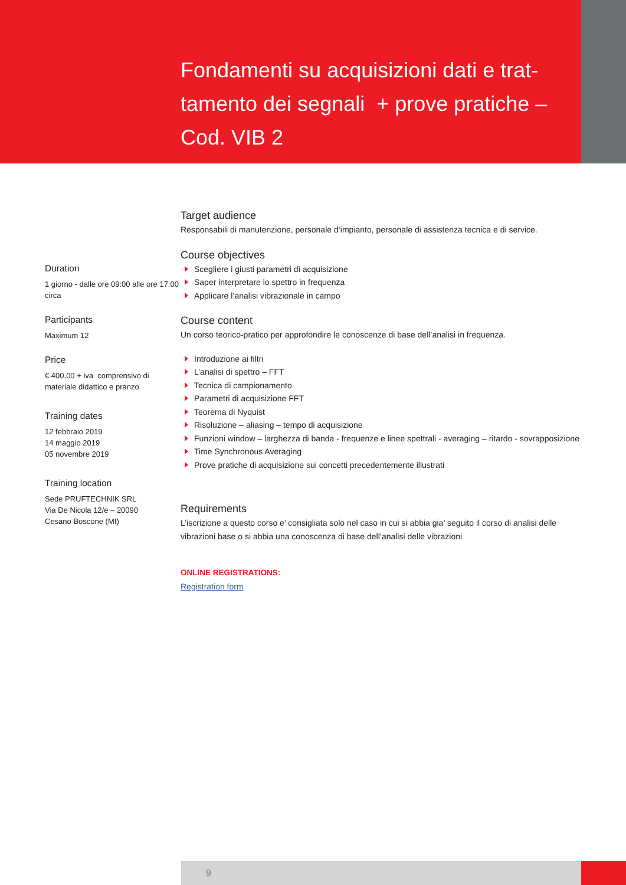Fondamenti su acquisizioni dati e trat-tamento dei segnali + prove pratiche – Cod. VIB 2
Duration
1 giorno - dalle ore 09:00 alle ore 17:00 circa
Participants
Maximum 12
Price
€ 400,00 + iva comprensivo di materiale didattico e pranzo
Training dates
12 febbraio 2019
14 maggio 2019
05 novembre 2019
Training location
Sede PRUFTECHNIK SRL
Via De Nicola 12/e – 20090
Cesano Boscone (MI)
Target audience
Responsabili di manutenzione, personale d‘impianto, personale di assistenza tecnica e di service.
Course objectives
Scegliere i giusti parametri di acquisizione
Saper interpretare lo spettro in frequenza
Applicare l’analisi vibrazionale in campo
Course content
Un corso teorico-pratico per approfondire le conoscenze di base dell’analisi in frequenza.
Introduzione ai filtri
L’analisi di spettro – FFT
Tecnica di campionamento
Parametri di acquisizione FFT
Teorema di Nyquist
Risoluzione – aliasing – tempo di acquisizione
Funzioni window – larghezza di banda - frequenze e linee spettrali - averaging – ritardo - sovrapposizione
Time Synchronous Averaging
Prove pratiche di acquisizione sui concetti precedentemente illustrati
Requirements
L’iscrizione a questo corso e’ consigliata solo nel caso in cui si abbia gia’ seguito il corso di analisi delle vibrazioni base o si abbia una conoscenza di base dell’analisi delle vibrazioni
ONLINE REGISTRATIONS:
Registration form
9